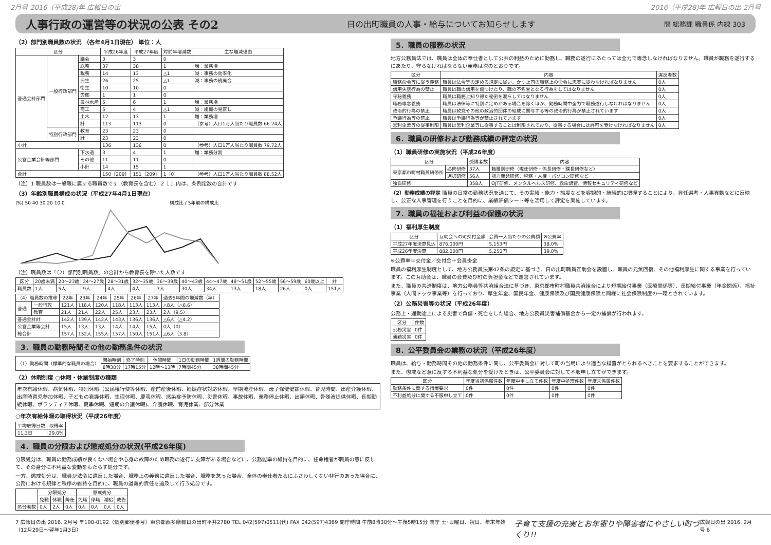2月号 2016（平成28)年 広報日の出 2016（平成28)年 広報日の出 2月号
人事行政の運営等の状況の公表 その2
日の出町職員の人事・給与についてお知らせします 問 総務課 職員係 内線 303
（2）部門別職員数の状況 （各年4月1日現在） 単位：人
| 区分 | | | 平成26年度 | 平成27年度 | 対前年増減数 | 主な増減理由 |
| --- | --- | --- | --- | --- | --- | --- |
| 普通会計部門 | 一般行政部門 | 議会 | 3 | 3 | 0 | |
| | | 総務 | 37 | 38 | 1 | 増：業務増 |
| | | 税務 | 14 | 13 | △1 | 減：事務の効率化 |
| | | 民生 | 26 | 25 | △1 | 減：事務の統廃合 |
| | | 衛生 | 10 | 10 | 0 | |
| | | 労働 | 1 | 1 | 0 | |
| | | 農林水産 | 5 | 6 | 1 | 増：業務増 |
| | | 商工 | 5 | 4 | △1 | 減：組織の見直し |
| | | 土木 | 12 | 13 | 1 | 増：業務増 |
| | | 計 | 113 | 113 | 0 | （参考）人口1万人当たり職員数 66.24人 |
| | 特別行政部門 | 教育 | 23 | 23 | 0 | |
| | | 計 | 23 | 23 | 0 | |
| 小計 | | | 136 | 136 | 0 | （参考）人口1万人当たり職員数 79.72人 |
| 公営企業会計等部門 | | 下水道 | 3 | 4 | 1 | 増：業務分割 |
| | | その他 | 11 | 11 | 0 | |
| | | 小計 | 14 | 15 | 1 | |
| 合計 | | | 150〔209〕 | 151〔209〕 | 1〔0〕 | （参考）人口1万人当たり職員数 88.52人 |
（注）1 職員数は一般職に属する職員数です（教育長を含む） 2［ ］内は、条例定数の合計です
（3）年齢別職員構成の状況（平成27年4月1日現在）
(%) 50 40 30 20 10 0
構成比 / 5年前の構成比
（注）職員数は「（2）部門別職員数」の合計から教育長を除いた人数です
| 区分 | 20歳未満 | 20～23歳 | 24～27歳 | 28～31歳 | 32～35歳 | 36～39歳 | 40～43歳 | 44～47歳 | 48～51歳 | 52～55歳 | 56～59歳 | 60歳以上 | 計 |
| --- | --- | --- | --- | --- | --- | --- | --- | --- | --- | --- | --- | --- | --- |
| 職員数 | 1人 | 5人 | 9人 | 4人 | 4人 | 7人 | 30人 | 34人 | 13人 | 18人 | 26人 | 0人 | 151人 |
| （4）職員数の推移 | | 22年 | 23年 | 24年 | 25年 | 26年 | 27年 | 過去5年間の増減数（率） |
| --- | --- | --- | --- | --- | --- | --- | --- | --- |
| 普通 | 一般行政 | 121人 | 118人 | 120人 | 118人 | 113人 | 113人 | △8人（△6.6） |
| | 教育 | 21人 | 21人 | 22人 | 25人 | 23人 | 23人 | 2人（9.5） |
| 普通会計計 | | 142人 | 139人 | 142人 | 143人 | 136人 | 136人 | △6人（△4.2） |
| 公営企業等会計 | | 15人 | 13人 | 13人 | 14人 | 14人 | 15人 | 0人（0） |
| 総合計 | | 157人 | 152人 | 155人 | 157人 | 150人 | 151人 | △6人（3.8） |
3．職員の勤務時間その他の勤務条件の状況
| （1）勤務時間（標準的な職員の場合） | 開始時刻 | 終了時刻 | 休憩時間 | 1日の勤務時間 | 1週間の勤務時間 |
| --- | --- | --- | --- | --- | --- |
| | 8時30分 | 17時15分 | 12時～13時 | 7時間45分 | 38時間45分 |
（2）休暇制度 ○休暇・休業制度の種類
年次有給休暇、病気休暇、特別休暇（公民権行使等休暇、産前産後休暇、妊娠症状対応休暇、早期流産休暇、母子保健健診休暇、育児時間、出産介護休暇、出産時育児参加休暇、子どもの看護休暇、生理休暇、慶弔休暇、感染症予防休暇、災害休暇、事故休暇、業務停止休暇、出頭休暇、骨髄液提供休暇、長期勤続休暇、ボランティア休暇、夏季休暇、短期の介護休暇)、介護休暇、育児休業、部分休業
○年次有給休暇の取得状況（平成26年度）
| 平均取得日数 | 取得率 |
| --- | --- |
| 11.3日 | 29.0% |
4．職員の分限および懲戒処分の状況(平成26年度)
分限処分は、職員の勤務成績が良くない場合や心身の故障のため職務の遂行に支障がある場合などに、公務能率の維持を目的に、任命権者が職員の意に反して、その身分に不利益な変動をもたらす処分です。
一方、懲戒処分は、職員が法令に違反した場合、職務上の義務に違反した場合、職務を怠った場合、全体の奉仕者たるにふさわしくない非行のあった場合に、公務における規律と秩序の維持を目的に、職員の道義的責任を追及して行う処分です。
| | 分限処分 | | | 懲戒処分 | | | |
| --- | --- | --- | --- | --- | --- | --- | --- |
| | 免職 | 休職 | 降任 | 免職 | 停職 | 減給 | 戒告 |
| 処分者数 | 0人 | 2人 | 0人 | 0人 | 0人 | 0人 | 0人 |
5．職員の服務の状況
地方公務員法では、職員は全体の奉仕者として公共の利益のために勤務し、職務の遂行にあたっては全力で専念しなければなりません。職員が職務を遂行するにあたり、守らなければならない義務は次のとおりです。
| 区分 | 内容 | 違反者数 |
| --- | --- | --- |
| 職務命令等に従う義務 | 職員は法令等の定める規定に従い、かつ上司の職務上の命令に忠実に従わなければなりません | 0人 |
| 信用失墜行為の禁止 | 職員は職の信用を傷つけたり、職の不名誉となる行為をしてはなりません | 0人 |
| 守秘義務 | 職員は職務上知り得た秘密を漏らしてはなりません | 0人 |
| 職務専念義務 | 職員は法律等に特別に定めがある場合を除くほか、勤務時間中全力で職務遂行しなければなりません | 0人 |
| 政治的行為の禁止 | 職員は政党その他の政治的団体の結成に関与する等の政治的行為が禁止されています | 0人 |
| 争議行為等の禁止 | 職員は争議行為等が禁止されています | 0人 |
| 営利企業等の従事制限 | 職員は営利企業等に従事することは制限されており、従事する場合には許可を受けなければなりません | 0人 |
6．職員の研修および勤務成績の評定の状況
（1）職員研修の実施状況（平成26年度）
| 区分 | | 受講者数 | 内容 |
| --- | --- | --- | --- |
| 東京都市町村職員研修所 | 必修研修 | 37人 | 職層別研修（現任研修・係長研修・課長研修など） |
| | 選択研修 | 56人 | 能力開発研修、税務・人権・パソコン研修など |
| 独自研修 | | 358人 | OJT研修、メンタルヘルス研修、救命講習、情報セキュリティ研修など |
（2）勤務成績の評定 職員の日常の勤務状況を通じて、その実績・能力・態度などを客観的・継続的に把握することにより、昇任選考・人事異動などに反映し、公正な人事管理を行うことを目的に、業績評価シート等を活用して評定を実施しています。
7．職員の福祉および利益の保護の状況
（1）福利厚生制度
| 区分 | 互助会への町交付金額 | 会員一人当たりの公費額 | ※公費率 |
| --- | --- | --- | --- |
| 平成27年度決算見込 | 876,000円 | 5,153円 | 38.0% |
| 平成26年度決算 | 882,000円 | 5,250円 | 39.0% |
※公費率＝交付金／交付金＋会員掛金
職員の福利厚生制度として、地方公務員法第42条の規定に基づき、日の出町職員互助会を設置し、職員の元気回復、その他福利厚生に関する事業を行っています。この互助会は、職員の会費及び町の負担金などで運営されています。
また、職員の共済制度は、地方公務員等共済組合法に基づき、東京都市町村職員共済組合により短期給付事業（医療関係等）、長期給付事業（年金関係）、福祉事業（人間ドック事業等）を行っており、厚生年金、国民年金、健康保険及び国民健康保険と同様に社会保険制度の一環とされています。
（2）公務災害等の状況（平成26年度）
公務上・通勤途上による災害で負傷・死亡をした場合、地方公務員災害補償基金から一定の補償が行われます。
| 区分 | 件数 |
| --- | --- |
| 公務災害 | 0件 |
| 通勤災害 | 0件 |
8．公平委員会の業務の状況（平成26年度）
職員は、給与・勤務時間その他の勤務条件に関し、公平委員会に対して町の当局により適当な措置がとられるべきことを要求することができます。
また、懲戒など意に反する不利益な処分を受けたときは、公平委員会に対して不服申し立てができます。
| 区分 | 年度当初係属件数 | 年度中申し立て件数 | 年度中処理件数 | 年度末係属件数 |
| --- | --- | --- | --- | --- |
| 勤務条件に関する措置要求 | 0件 | 0件 | 0件 | 0件 |
| 不利益処分に関する不服申し立て | 0件 | 0件 | 0件 | 0件 |
7 広報日の出 2016. 2月号 〒190-0192（個別郵便番号）東京都西多摩郡日の出町平井2780 TEL 042(597)0511(代) FAX 042(597)4369 開庁時間 午前8時30分～午後5時15分 閉庁 土･日曜日、祝日、年末年始（12月29日～翌年1月3日） 子育て支援の充実とお年寄りや障害者にやさしい町づくり!! 広報日の出 2016. 2月号 6